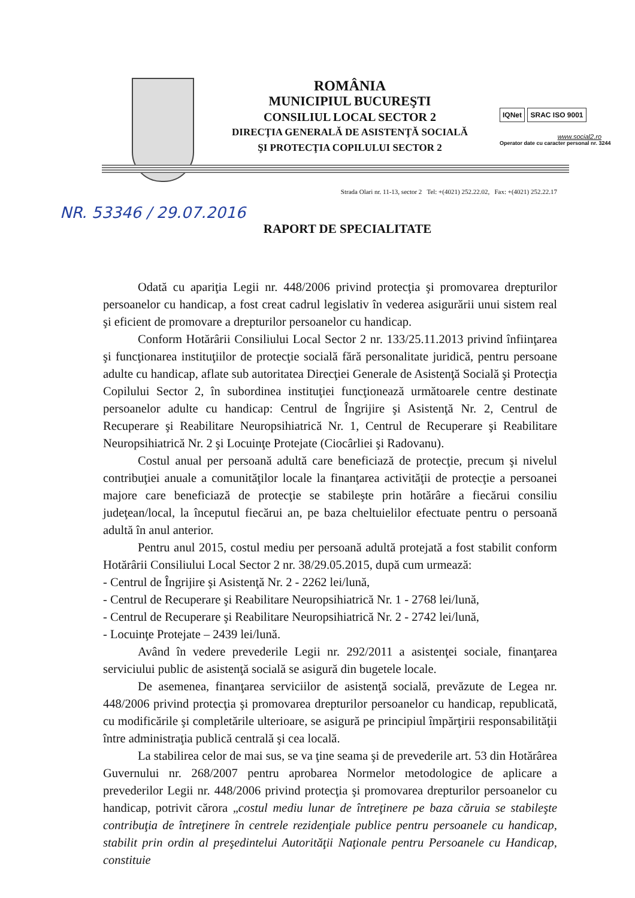ROMÂNIA
MUNICIPIUL BUCUREŞTI
CONSILIUL LOCAL SECTOR 2
DIRECŢIA GENERALĂ DE ASISTENŢĂ SOCIALĂ
ŞI PROTECŢIA COPILULUI SECTOR 2
IQNet SRAC ISO 9001
www.social2.ro
Operator date cu caracter personal nr. 3244
Strada Olari nr. 11-13, sector 2 Tel: +(4021) 252.22.02, Fax: +(4021) 252.22.17
NR. 53346 / 29.07.2016
RAPORT DE SPECIALITATE
Odată cu apariţia Legii nr. 448/2006 privind protecţia şi promovarea drepturilor persoanelor cu handicap, a fost creat cadrul legislativ în vederea asigurării unui sistem real şi eficient de promovare a drepturilor persoanelor cu handicap.
Conform Hotărârii Consiliului Local Sector 2 nr. 133/25.11.2013 privind înfiinţarea şi funcţionarea instituţiilor de protecţie socială fără personalitate juridică, pentru persoane adulte cu handicap, aflate sub autoritatea Direcţiei Generale de Asistenţă Socială şi Protecţia Copilului Sector 2, în subordinea instituţiei funcţionează următoarele centre destinate persoanelor adulte cu handicap: Centrul de Îngrijire şi Asistenţă Nr. 2, Centrul de Recuperare şi Reabilitare Neuropsihiatrică Nr. 1, Centrul de Recuperare şi Reabilitare Neuropsihiatrică Nr. 2 şi Locuinţe Protejate (Ciocârliei şi Radovanu).
Costul anual per persoană adultă care beneficiază de protecţie, precum şi nivelul contribuţiei anuale a comunităţilor locale la finanţarea activităţii de protecţie a persoanei majore care beneficiază de protecţie se stabileşte prin hotărâre a fiecărui consiliu judeţean/local, la începutul fiecărui an, pe baza cheltuielilor efectuate pentru o persoană adultă în anul anterior.
Pentru anul 2015, costul mediu per persoană adultă protejată a fost stabilit conform Hotărârii Consiliului Local Sector 2 nr. 38/29.05.2015, după cum urmează:
- Centrul de Îngrijire şi Asistenţă Nr. 2 - 2262 lei/lună,
- Centrul de Recuperare şi Reabilitare Neuropsihiatrică Nr. 1 - 2768 lei/lună,
- Centrul de Recuperare şi Reabilitare Neuropsihiatrică Nr. 2 - 2742 lei/lună,
- Locuinţe Protejate – 2439 lei/lună.
Având în vedere prevederile Legii nr. 292/2011 a asistenţei sociale, finanţarea serviciului public de asistenţă socială se asigură din bugetele locale.
De asemenea, finanţarea serviciilor de asistenţă socială, prevăzute de Legea nr. 448/2006 privind protecţia şi promovarea drepturilor persoanelor cu handicap, republicată, cu modificările şi completările ulterioare, se asigură pe principiul împărţirii responsabilităţii între administraţia publică centrală şi cea locală.
La stabilirea celor de mai sus, se va ţine seama şi de prevederile art. 53 din Hotărârea Guvernului nr. 268/2007 pentru aprobarea Normelor metodologice de aplicare a prevederilor Legii nr. 448/2006 privind protecţia şi promovarea drepturilor persoanelor cu handicap, potrivit cărora „costul mediu lunar de întreţinere pe baza căruia se stabileşte contribuţia de întreţinere în centrele rezidenţiale publice pentru persoanele cu handicap, stabilit prin ordin al preşedintelui Autorităţii Naţionale pentru Persoanele cu Handicap, constituie